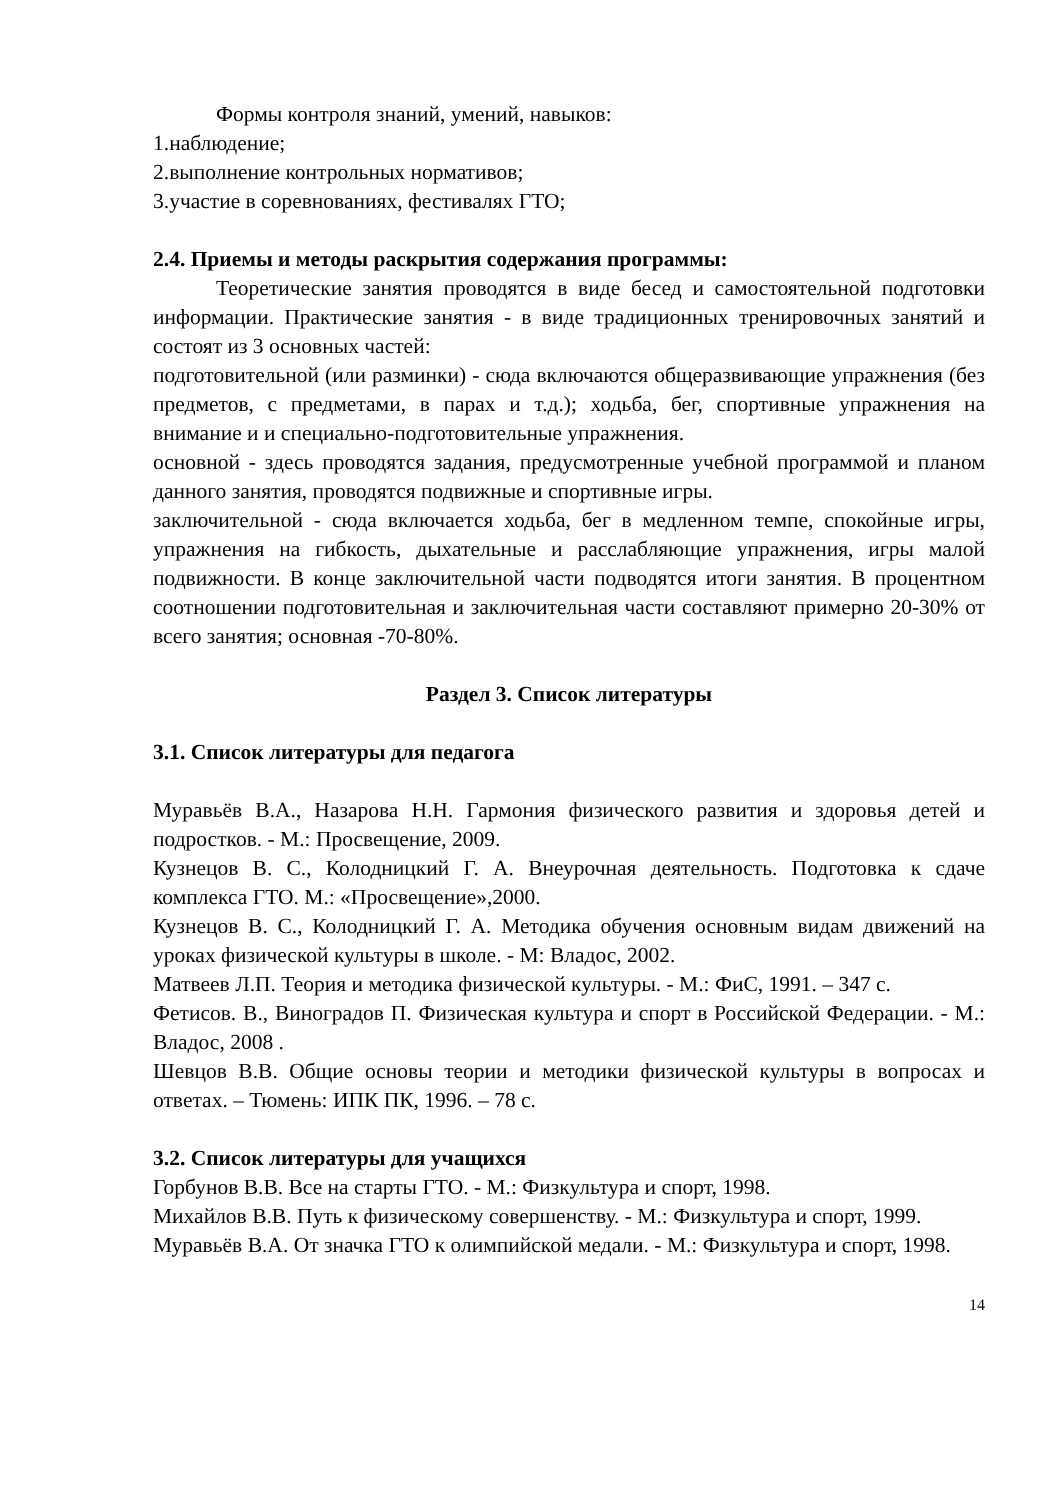Формы контроля знаний, умений, навыков:
1.наблюдение;
2.выполнение контрольных нормативов;
3.участие в соревнованиях, фестивалях ГТО;
2.4. Приемы и методы раскрытия содержания программы:
Теоретические занятия проводятся в виде бесед и самостоятельной подготовки информации. Практические занятия - в виде традиционных тренировочных занятий и состоят из 3 основных частей:
подготовительной (или разминки) - сюда включаются общеразвивающие упражнения (без предметов, с предметами, в парах и т.д.); ходьба, бег, спортивные упражнения на внимание и и специально-подготовительные упражнения.
основной - здесь проводятся задания, предусмотренные учебной программой и планом данного занятия, проводятся подвижные и спортивные игры.
заключительной - сюда включается ходьба, бег в медленном темпе, спокойные игры, упражнения на гибкость, дыхательные и расслабляющие упражнения, игры малой подвижности. В конце заключительной части подводятся итоги занятия. В процентном соотношении подготовительная и заключительная части составляют примерно 20-30% от всего занятия; основная -70-80%.
Раздел 3. Список литературы
3.1. Список литературы для педагога
Муравьёв В.А., Назарова Н.Н. Гармония физического развития и здоровья детей и подростков. - М.: Просвещение, 2009.
Кузнецов В. С., Колодницкий Г. А. Внеурочная деятельность. Подготовка к сдаче комплекса ГТО. М.: «Просвещение»,2000.
Кузнецов В. С., Колодницкий Г. А. Методика обучения основным видам движений на уроках физической культуры в школе. - М: Владос, 2002.
Матвеев Л.П. Теория и методика физической культуры. - М.: ФиС, 1991. – 347 с.
Фетисов. В., Виноградов П. Физическая культура и спорт в Российской Федерации. - М.: Владос, 2008 .
Шевцов В.В. Общие основы теории и методики физической культуры в вопросах и ответах. – Тюмень: ИПК ПК, 1996. – 78 с.
3.2. Список литературы для учащихся
Горбунов В.В. Все на старты ГТО. - М.: Физкультура и спорт, 1998.
Михайлов В.В. Путь к физическому совершенству. - М.: Физкультура и спорт, 1999.
Муравьёв В.А. От значка ГТО к олимпийской медали. - М.: Физкультура и спорт, 1998.
14